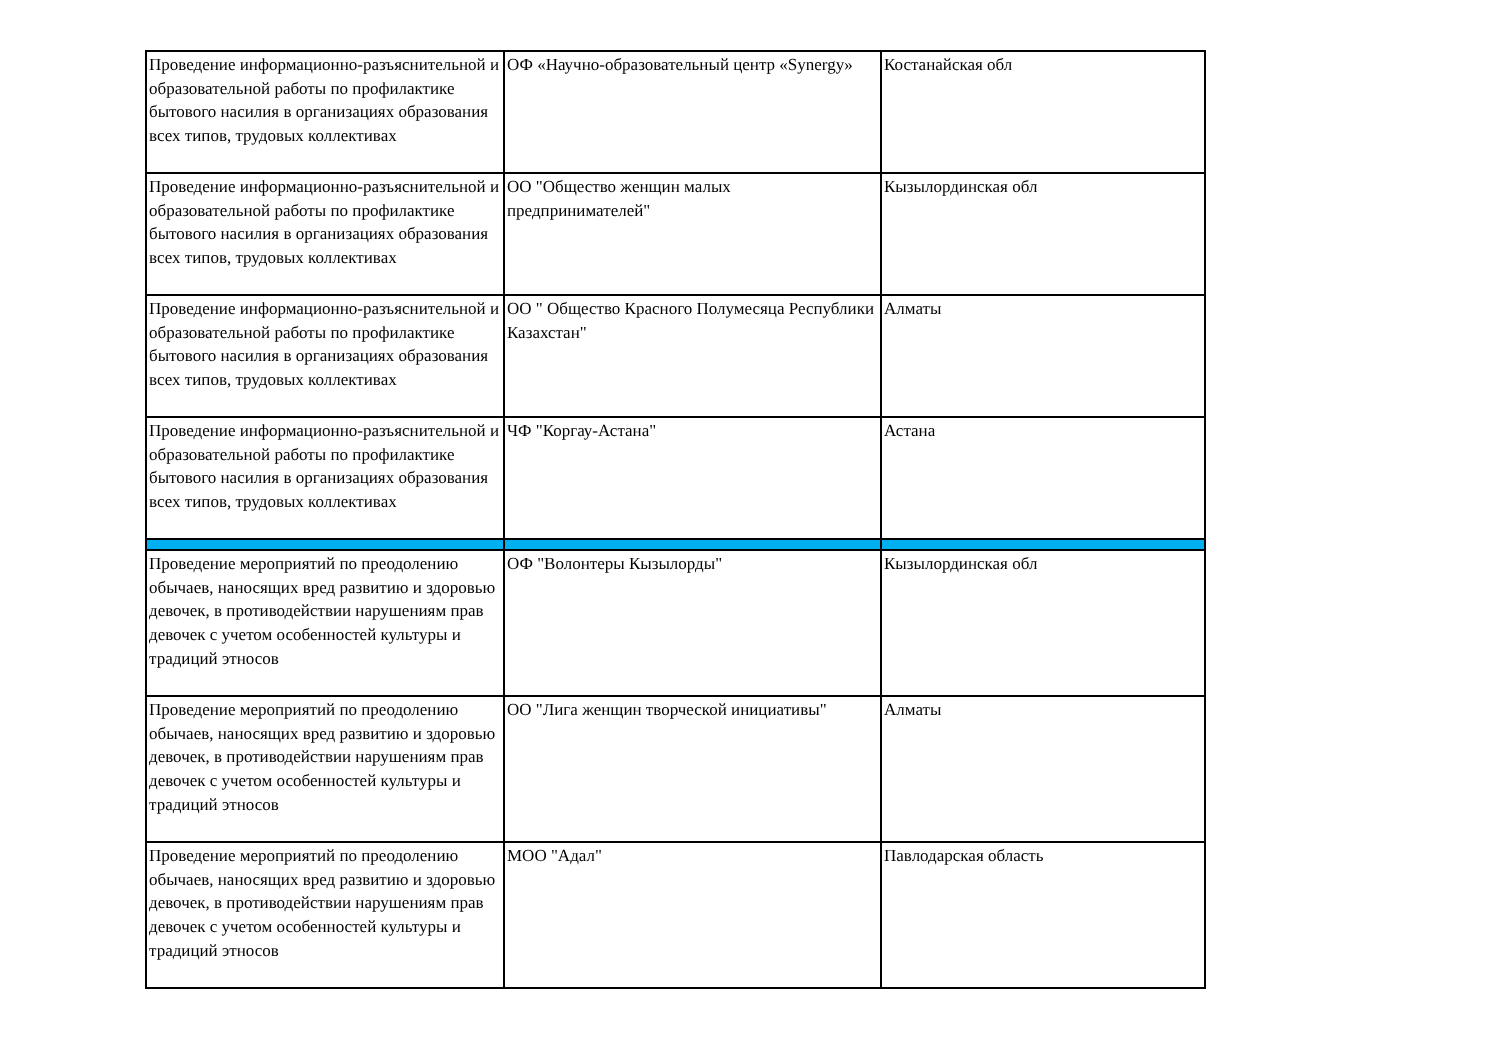| Проведение информационно-разъяснительной и образовательной работы по профилактике бытового насилия в организациях образования всех типов, трудовых коллективах | ОФ «Научно-образовательный центр «Synergy» | Костанайская обл |
| Проведение информационно-разъяснительной и образовательной работы по профилактике бытового насилия в организациях образования всех типов, трудовых коллективах | ОО "Общество женщин малых предпринимателей" | Кызылординская обл |
| Проведение информационно-разъяснительной и образовательной работы по профилактике бытового насилия в организациях образования всех типов, трудовых коллективах | ОО " Общество Красного Полумесяца Республики Казахстан" | Алматы |
| Проведение информационно-разъяснительной и образовательной работы по профилактике бытового насилия в организациях образования всех типов, трудовых коллективах | ЧФ "Коргау-Астана" | Астана |
| Проведение мероприятий по преодолению обычаев, наносящих вред развитию и здоровью девочек, в противодействии нарушениям прав девочек с учетом особенностей культуры и традиций этносов | ОФ "Волонтеры Кызылорды" | Кызылординская обл |
| Проведение мероприятий по преодолению обычаев, наносящих вред развитию и здоровью девочек, в противодействии нарушениям прав девочек с учетом особенностей культуры и традиций этносов | ОО "Лига женщин творческой инициативы" | Алматы |
| Проведение мероприятий по преодолению обычаев, наносящих вред развитию и здоровью девочек, в противодействии нарушениям прав девочек с учетом особенностей культуры и традиций этносов | МОО "Адал" | Павлодарская область |